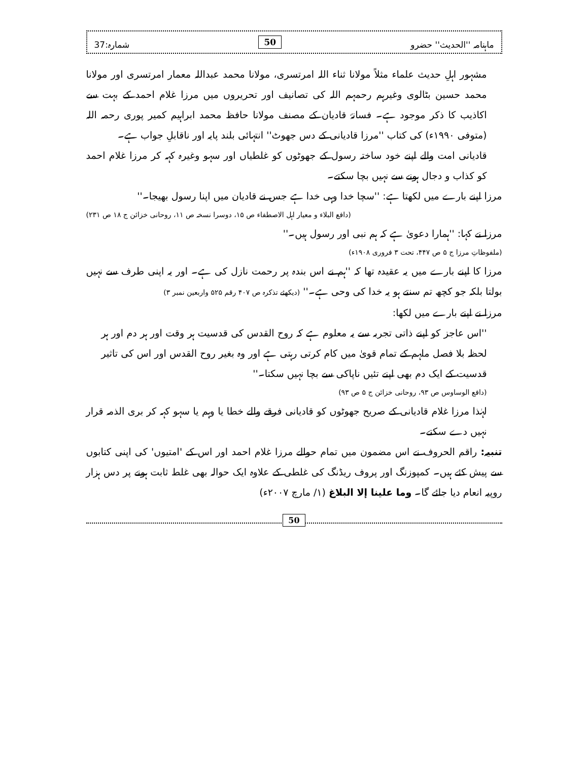ماہنامہ ''الحدیث'' حضرو 50 شمارہ:37
مشہور اہلِ حدیث علماء مثلاً مولانا ثناء اللہ امرتسری، مولانا محمد عبداللہ معمار امرتسری اور مولانا محمد حسین بٹالوی وغیرہم رحمہم اللہ کی تصانیف اور تحریروں میں مرزا غلام احمد کے بہت سے اکاذیب کا ذکر موجود ہے۔ فسانۂ قادیان کے مصنف مولانا حافظ محمد ابراہیم کمیر پوری رحمہ اللہ (متوفی ۱۹۹۰ء) کی کتاب ''مرزا قادیانی کے دس جھوٹ'' انتہائی بلند پایہ اور ناقابلِ جواب ہے۔
قادیانی امت والے اپنے خود ساختہ رسول کے جھوٹوں کو غلطیاں اور سہو وغیرہ کہہ کر مرزا غلام احمد کو کذاب و دجال ہونے سے نہیں بچا سکتے۔
مرزا اپنے بارے میں لکھتا ہے: ''سچا خدا وہی خدا ہے جس نے قادیان میں اپنا رسول بھیجا۔''
(دافع البلاء و معیار اہل الاصطفاء ص ۱۵، دوسرا نسخہ ص ۱۱، روحانی خزائن ج ۱۸ ص ۲۳۱)
مرزا نے کہا: ''ہمارا دعویٰ ہے کہ ہم نبی اور رسول ہیں۔''
(ملفوظاتِ مرزا ج ۵ ص ۴۴۷، تحت ۳ فروری ۱۹۰۸ء)
مرزا کا اپنے بارے میں یہ عقیدہ تھا کہ ''ہم نے اس بندہ پر رحمت نازل کی ہے۔ اور یہ اپنی طرف سے نہیں بولتا بلکہ جو کچھ تم سنتے ہو یہ خدا کی وحی ہے۔'' (دیکھئے تذکرہ ص ۴۰۷ رقم ۵۲۵ واربعین نمبر ۳)
مرزا نے اپنے بارے میں لکھا:
''اس عاجز کو اپنے ذاتی تجربہ سے یہ معلوم ہے کہ روح القدس کی قدسیت ہر وقت اور ہر دم اور ہر لحظہ بلا فصل ملہم کے تمام قویٰ میں کام کرتی رہتی ہے اور وہ بغیر روح القدس اور اس کی تاثیر قدسیت کے ایک دم بھی اپنے تئیں ناپاکی سے بچا نہیں سکتا۔''
(دافع الوساوس ص ۹۳، روحانی خزائن ج ۵ ص ۹۳)
لہٰذا مرزا غلام قادیانی کے صریح جھوٹوں کو قادیانی فرقے والے خطا یا وہم یا سہو کہہ کر بری الذمہ قرار نہیں دے سکتے۔
تنبیہ: راقم الحروف نے اس مضمون میں تمام حوالے مرزا غلام احمد اور اس کے 'امتیوں' کی اپنی کتابوں سے پیش کئے ہیں۔ کمپوزنگ اور پروف ریڈنگ کی غلطی کے علاوہ ایک حوالہ بھی غلط ثابت ہونے پر دس ہزار روپیہ انعام دیا جائے گا۔ وما علینا إلا البلاغ (۱/ مارچ ۲۰۰۷ء)
50